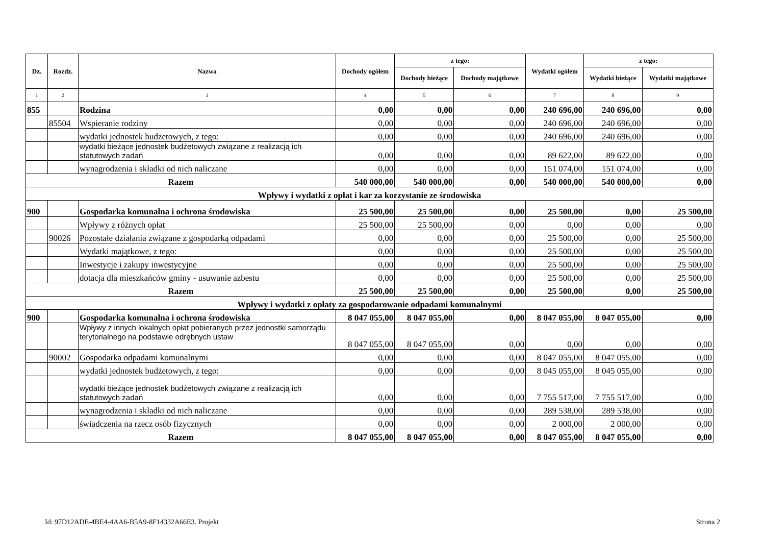| Dz. | Rozdz. | Nazwa | Dochody ogółem | z tego: | | Wydatki ogółem | z tego: | |
| --- | --- | --- | --- | --- | --- | --- | --- | --- |
| | | | | Dochody bieżące | Dochody majątkowe | | Wydatki bieżące | Wydatki majątkowe |
| 1 | 2 | 3 | 4 | 5 | 6 | 7 | 8 | 9 |
| 855 | | Rodzina | 0,00 | 0,00 | 0,00 | 240 696,00 | 240 696,00 | 0,00 |
| | 85504 | Wspieranie rodziny | 0,00 | 0,00 | 0,00 | 240 696,00 | 240 696,00 | 0,00 |
| | | wydatki jednostek budżetowych, z tego: | 0,00 | 0,00 | 0,00 | 240 696,00 | 240 696,00 | 0,00 |
| | | wydatki bieżące jednostek budżetowych związane z realizacją ich statutowych zadań | 0,00 | 0,00 | 0,00 | 89 622,00 | 89 622,00 | 0,00 |
| | | wynagrodzenia i składki od nich naliczane | 0,00 | 0,00 | 0,00 | 151 074,00 | 151 074,00 | 0,00 |
| Razem | | | 540 000,00 | 540 000,00 | 0,00 | 540 000,00 | 540 000,00 | 0,00 |
| Wpływy i wydatki z opłat i kar za korzystanie ze środowiska | | | | | | | | |
| 900 | | Gospodarka komunalna i ochrona środowiska | 25 500,00 | 25 500,00 | 0,00 | 25 500,00 | 0,00 | 25 500,00 |
| | | Wpływy z różnych opłat | 25 500,00 | 25 500,00 | 0,00 | 0,00 | 0,00 | 0,00 |
| | 90026 | Pozostałe działania związane z gospodarką odpadami | 0,00 | 0,00 | 0,00 | 25 500,00 | 0,00 | 25 500,00 |
| | | Wydatki majątkowe, z tego: | 0,00 | 0,00 | 0,00 | 25 500,00 | 0,00 | 25 500,00 |
| | | Inwestycje i zakupy inwestycyjne | 0,00 | 0,00 | 0,00 | 25 500,00 | 0,00 | 25 500,00 |
| | | dotacja dla mieszkańców gminy - usuwanie azbestu | 0,00 | 0,00 | 0,00 | 25 500,00 | 0,00 | 25 500,00 |
| Razem | | | 25 500,00 | 25 500,00 | 0,00 | 25 500,00 | 0,00 | 25 500,00 |
| Wpływy i wydatki z opłaty za gospodarowanie odpadami komunalnymi | | | | | | | | |
| 900 | | Gospodarka komunalna i ochrona środowiska | 8 047 055,00 | 8 047 055,00 | 0,00 | 8 047 055,00 | 8 047 055,00 | 0,00 |
| | | Wpływy z innych lokalnych opłat pobieranych przez jednostki samorządu terytorialnego na podstawie odrębnych ustaw | 8 047 055,00 | 8 047 055,00 | 0,00 | 0,00 | 0,00 | 0,00 |
| | 90002 | Gospodarka odpadami komunalnymi | 0,00 | 0,00 | 0,00 | 8 047 055,00 | 8 047 055,00 | 0,00 |
| | | wydatki jednostek budżetowych, z tego: | 0,00 | 0,00 | 0,00 | 8 045 055,00 | 8 045 055,00 | 0,00 |
| | | wydatki bieżące jednostek budżetowych związane z realizacją ich statutowych zadań | 0,00 | 0,00 | 0,00 | 7 755 517,00 | 7 755 517,00 | 0,00 |
| | | wynagrodzenia i składki od nich naliczane | 0,00 | 0,00 | 0,00 | 289 538,00 | 289 538,00 | 0,00 |
| | | świadczenia na rzecz osób fizycznych | 0,00 | 0,00 | 0,00 | 2 000,00 | 2 000,00 | 0,00 |
| Razem | | | 8 047 055,00 | 8 047 055,00 | 0,00 | 8 047 055,00 | 8 047 055,00 | 0,00 |
Id: 97D12ADE-4BE4-4AA6-B5A9-8F14332A66E3. Projekt Strona 2